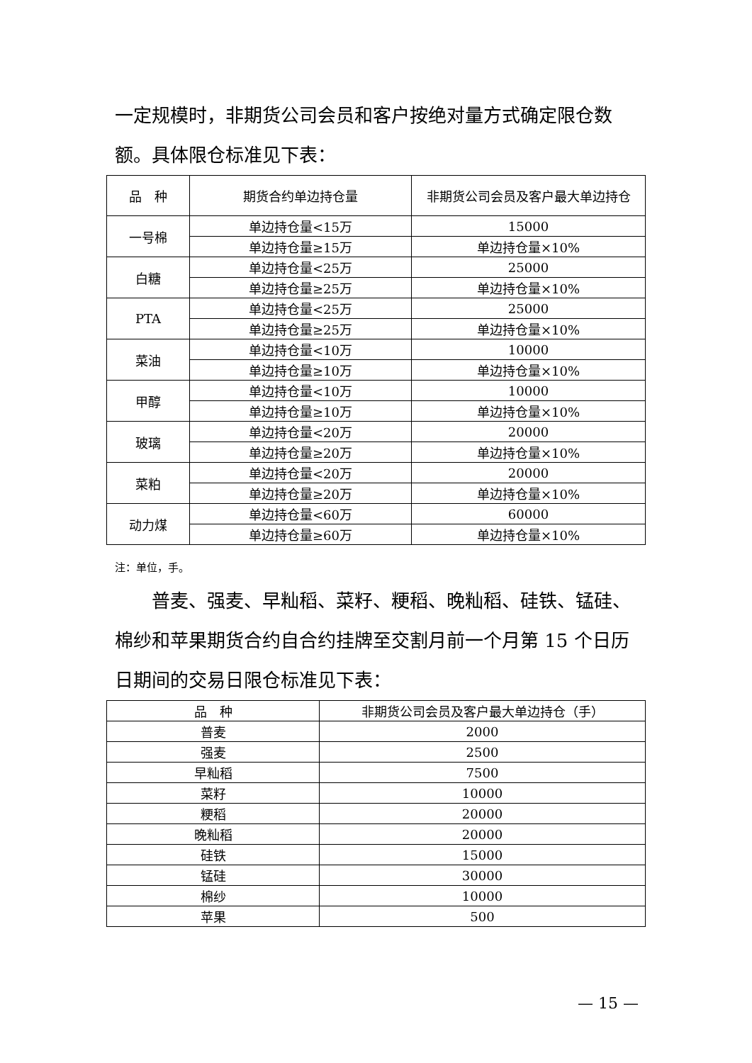一定规模时，非期货公司会员和客户按绝对量方式确定限仓数额。具体限仓标准见下表：
| 品 种 | 期货合约单边持仓量 | 非期货公司会员及客户最大单边持仓 |
| --- | --- | --- |
| 一号棉 | 单边持仓量<15万 | 15000 |
| | 单边持仓量≥15万 | 单边持仓量×10% |
| 白糖 | 单边持仓量<25万 | 25000 |
| | 单边持仓量≥25万 | 单边持仓量×10% |
| PTA | 单边持仓量<25万 | 25000 |
| | 单边持仓量≥25万 | 单边持仓量×10% |
| 菜油 | 单边持仓量<10万 | 10000 |
| | 单边持仓量≥10万 | 单边持仓量×10% |
| 甲醇 | 单边持仓量<10万 | 10000 |
| | 单边持仓量≥10万 | 单边持仓量×10% |
| 玻璃 | 单边持仓量<20万 | 20000 |
| | 单边持仓量≥20万 | 单边持仓量×10% |
| 菜粕 | 单边持仓量<20万 | 20000 |
| | 单边持仓量≥20万 | 单边持仓量×10% |
| 动力煤 | 单边持仓量<60万 | 60000 |
| | 单边持仓量≥60万 | 单边持仓量×10% |
注：单位，手。
普麦、强麦、早籼稻、菜籽、粳稻、晚籼稻、硅铁、锰硅、棉纱和苹果期货合约自合约挂牌至交割月前一个月第 15 个日历日期间的交易日限仓标准见下表：
| 品 种 | 非期货公司会员及客户最大单边持仓（手） |
| --- | --- |
| 普麦 | 2000 |
| 强麦 | 2500 |
| 早籼稻 | 7500 |
| 菜籽 | 10000 |
| 粳稻 | 20000 |
| 晚籼稻 | 20000 |
| 硅铁 | 15000 |
| 锰硅 | 30000 |
| 棉纱 | 10000 |
| 苹果 | 500 |
— 15 —